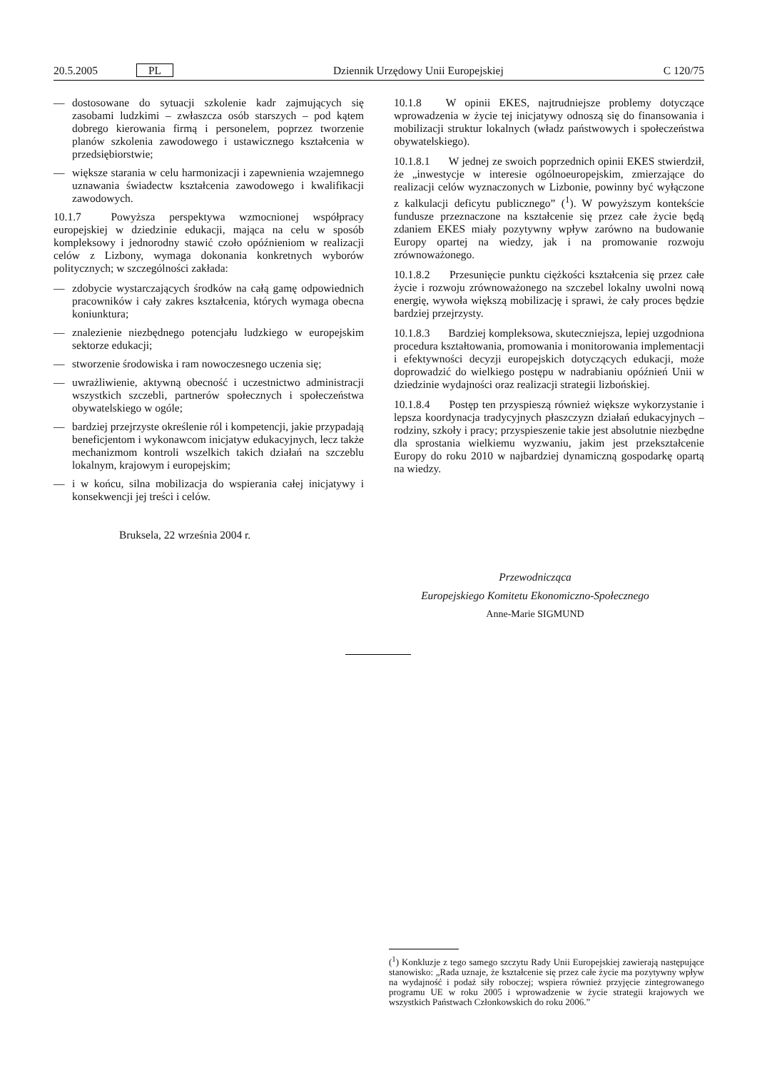20.5.2005 PL Dziennik Urzędowy Unii Europejskiej C 120/75
— dostosowane do sytuacji szkolenie kadr zajmujących się zasobami ludzkimi – zwłaszcza osób starszych – pod kątem dobrego kierowania firmą i personelem, poprzez tworzenie planów szkolenia zawodowego i ustawicznego kształcenia w przedsiębiorstwie;
— większe starania w celu harmonizacji i zapewnienia wzajemnego uznawania świadectw kształcenia zawodowego i kwalifikacji zawodowych.
10.1.7 Powyższa perspektywa wzmocnionej współpracy europejskiej w dziedzinie edukacji, mająca na celu w sposób kompleksowy i jednorodny stawić czoło opóźnieniom w realizacji celów z Lizbony, wymaga dokonania konkretnych wyborów politycznych; w szczególności zakłada:
— zdobycie wystarczających środków na całą gamę odpowiednich pracowników i cały zakres kształcenia, których wymaga obecna koniunktura;
— znalezienie niezbędnego potencjału ludzkiego w europejskim sektorze edukacji;
— stworzenie środowiska i ram nowoczesnego uczenia się;
— uwrażliwienie, aktywną obecność i uczestnictwo administracji wszystkich szczebli, partnerów społecznych i społeczeństwa obywatelskiego w ogóle;
— bardziej przejrzyste określenie ról i kompetencji, jakie przypadają beneficjentom i wykonawcom inicjatyw edukacyjnych, lecz także mechanizmom kontroli wszelkich takich działań na szczeblu lokalnym, krajowym i europejskim;
— i w końcu, silna mobilizacja do wspierania całej inicjatywy i konsekwencji jej treści i celów.
Bruksela, 22 września 2004 r.
10.1.8 W opinii EKES, najtrudniejsze problemy dotyczące wprowadzenia w życie tej inicjatywy odnoszą się do finansowania i mobilizacji struktur lokalnych (władz państwowych i społeczeństwa obywatelskiego).
10.1.8.1 W jednej ze swoich poprzednich opinii EKES stwierdził, że „inwestycje w interesie ogólnoeuropejskim, zmierzające do realizacji celów wyznaczonych w Lizbonie, powinny być wyłączone z kalkulacji deficytu publicznego” (<sup>1</sup>). W powyższym kontekście fundusze przeznaczone na kształcenie się przez całe życie będą zdaniem EKES miały pozytywny wpływ zarówno na budowanie Europy opartej na wiedzy, jak i na promowanie rozwoju zrównoważonego.
10.1.8.2 Przesunięcie punktu ciężkości kształcenia się przez całe życie i rozwoju zrównoważonego na szczebel lokalny uwolni nową energię, wywoła większą mobilizację i sprawi, że cały proces będzie bardziej przejrzysty.
10.1.8.3 Bardziej kompleksowa, skuteczniejsza, lepiej uzgodniona procedura kształtowania, promowania i monitorowania implementacji i efektywności decyzji europejskich dotyczących edukacji, może doprowadzić do wielkiego postępu w nadrabianiu opóźnień Unii w dziedzinie wydajności oraz realizacji strategii lizbońskiej.
10.1.8.4 Postęp ten przyspieszą również większe wykorzystanie i lepsza koordynacja tradycyjnych płaszczyzn działań edukacyjnych – rodziny, szkoły i pracy; przyspieszenie takie jest absolutnie niezbędne dla sprostania wielkiemu wyzwaniu, jakim jest przekształcenie Europy do roku 2010 w najbardziej dynamiczną gospodarkę opartą na wiedzy.
Przewodnicząca
Europejskiego Komitetu Ekonomiczno-Społecznego
Anne-Marie SIGMUND
(<sup>1</sup>) Konkluzje z tego samego szczytu Rady Unii Europejskiej zawierają następujące stanowisko: „Rada uznaje, że kształcenie się przez całe życie ma pozytywny wpływ na wydajność i podaż siły roboczej; wspiera również przyjęcie zintegrowanego programu UE w roku 2005 i wprowadzenie w życie strategii krajowych we wszystkich Państwach Członkowskich do roku 2006.”